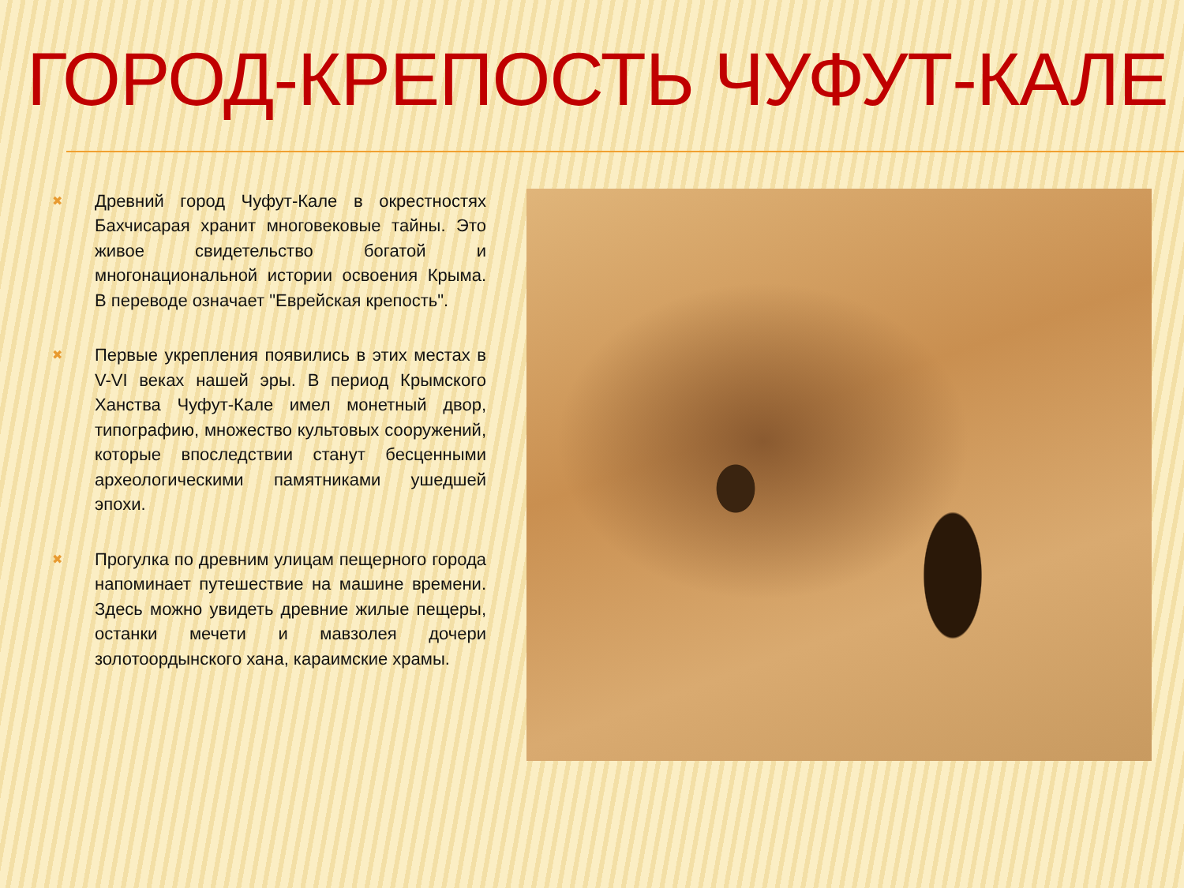ГОРОД-КРЕПОСТЬ ЧУФУТ-КАЛЕ
✖
Древний город Чуфут-Кале в окрестностях Бахчисарая хранит многовековые тайны. Это живое свидетельство богатой и многонациональной истории освоения Крыма. В переводе означает "Еврейская крепость".
✖
Первые укрепления появились в этих местах в V-VI веках нашей эры. В период Крымского Ханства Чуфут-Кале имел монетный двор, типографию, множество культовых сооружений, которые впоследствии станут бесценными археологическими памятниками ушедшей эпохи.
✖
Прогулка по древним улицам пещерного города напоминает путешествие на машине времени. Здесь можно увидеть древние жилые пещеры, останки мечети и мавзолея дочери золотоордынского хана, караимские храмы.